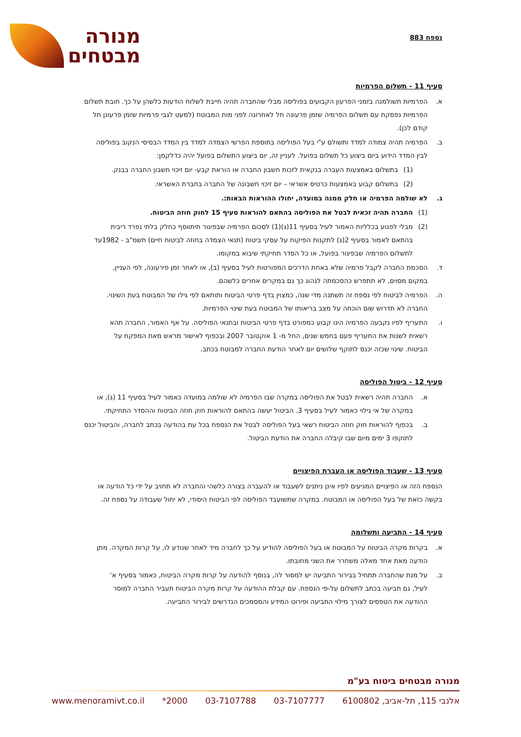נספח 883
מנורה
מבטחים
סעיף 11 - תשלום הפרמיות
א. הפרמיות תשולמנה בזמני הפרעון הקבועים בפוליסה מבלי שהחברה תהיה חייבת לשלוח הודעות כלשהן על כך. חובת תשלום הפרמיות נפסקת עם תשלום הפרמיה שזמן פרעונה חל לאחרונה לפני מות המבוטח (למעט לגבי פרמיות שזמן פרעונן חל קודם לכן).
ב. הפרמיה תהיה צמודה למדד ותשולם ע"י בעל הפוליסה בתוספת הפרשי הצמדה למדד בין המדד הבסיסי הנקוב בפוליסה לבין המדד הידוע ביום ביצוע כל תשלום בפועל. לעניין זה, יום ביצוע התשלום בפועל יהיה כדלקמן:
(1) בתשלום באמצעות העברה בנקאית לזכות חשבון החברה או הוראת קבע- יום זיכוי חשבון החברה בבנק.
(2) בתשלום קבוע באמצעות כרטיס אשראי – יום זיכוי חשבונה של החברה בחברת האשראי.
ג. לא שולמה הפרמיה או חלק ממנה במועדה, יחולו ההוראות הבאות:.
(1) החברה תהיה זכאית לבטל את הפוליסה בהתאם להוראות סעיף 15 לחוק חוזה הביטוח.
(2) מבלי לפגוע בכלליות האמור לעיל בסעיף 11(ג)(1) לסכום הפרמיה שבפיגור תיתווסף כחלק בלתי נפרד ריבית בהתאם לאמור בסעיף 2(ג) לתקנות הפיקוח על עסקי ביטוח (תנאי הצמדה בחוזה לביטוח חיים) תשמ"ב - 1982עד לתשלום הפרמיה שבפיגור בפועל, או כל הסדר תחיקתי שיבוא במקומו.
ד. הסכמת החברה לקבל פרמיה שלא באחת הדרכים המפורטות לעיל בסעיף (ב), או לאחר זמן פירעונה, לפי העניין, במקום מסוים, לא תתפרש כהסכמתה לנהוג כך גם במקרים אחרים כלשהם.
ה. הפרמיה לביטוח לפי נספח זה תשתנה מדי שנה, כמצוין בדף פרטי הביטוח ותותאם לפי גילו של המבוטח בעת השינוי. החברה לא תדרוש שום הוכחה על מצב בריאותו של המבוטח בעת שינוי הפרמיות.
ו. התעריף לפיו נקבעה הפרמיה הינו קבוע כמפורט בדף פרטי הביטוח ובתנאי הפוליסה. על אף האמור, החברה תהא רשאית לשנות את התעריף פעם בחמש שנים, החל מ- 1 אוקטובר 2007 ובכפוף לאישור מראש מאת המפקח על הביטוח. שינוי שכזה יכנס לתוקף שלושים יום לאחר הודעת החברה למבוטח בכתב.
סעיף 12 - ביטול הפוליסה
א. החברה תהיה רשאית לבטל את הפוליסה במקרה שבו הפרמיה לא שולמה במועדה כאמור לעיל בסעיף 11 (ג), או במקרה של אי גילוי כאמור לעיל בסעיף 3. הביטול יעשה בהתאם להוראות חוק חוזה הביטוח וההסדר התחיקתי.
ב. בכפוף להוראות חוק חוזה הביטוח רשאי בעל הפוליסה לבטל את הנספח בכל עת בהודעה בכתב לחברה, והביטול יכנס לתוקפו 3 ימים מיום שבו קיבלה החברה את הודעת הביטול.
סעיף 13 - שעבוד הפוליסה או העברת הפיצויים
הנספח הזה או הפיצויים המגיעים לפיו אינן ניתנים לשעבוד או להעברה בצורה כלשהי והחברה לא תחויב על ידי כל הודעה או בקשה כזאת של בעל הפוליסה או המבוטח. במקרה שתשועבד הפוליסה לפי הביטוח היסודי, לא יחול שעבודה על נספח זה.
סעיף 14 - התביעה ותשלומה
א. בקרות מקרה הביטוח על המבוטח או בעל הפוליסה להודיע על כך לחברה מיד לאחר שנודע לו, על קרות המקרה. מתן הודעה מאת אחד מאלה משחרר את השני מחובתו.
ב. על מנת שהחברה תתחיל בבירור התביעה יש למסור לה, בנוסף להודעה על קרות מקרה הביטוח, כאמור בסעיף א' לעיל, גם תביעה בכתב לתשלום על-פי הנספח. עם קבלת ההודעה על קרות מקרה הביטוח תעביר החברה למוסר ההודעה את הטפסים לצורך מילוי התביעה ופירוט המידע והמסמכים הנדרשים לבירור התביעה.
מנורה מבטחים ביטוח בע"מ
אלנבי 115, תל-אביב, 6100802 03-7107777 03-7107788 2000* www.menoramivt.co.il